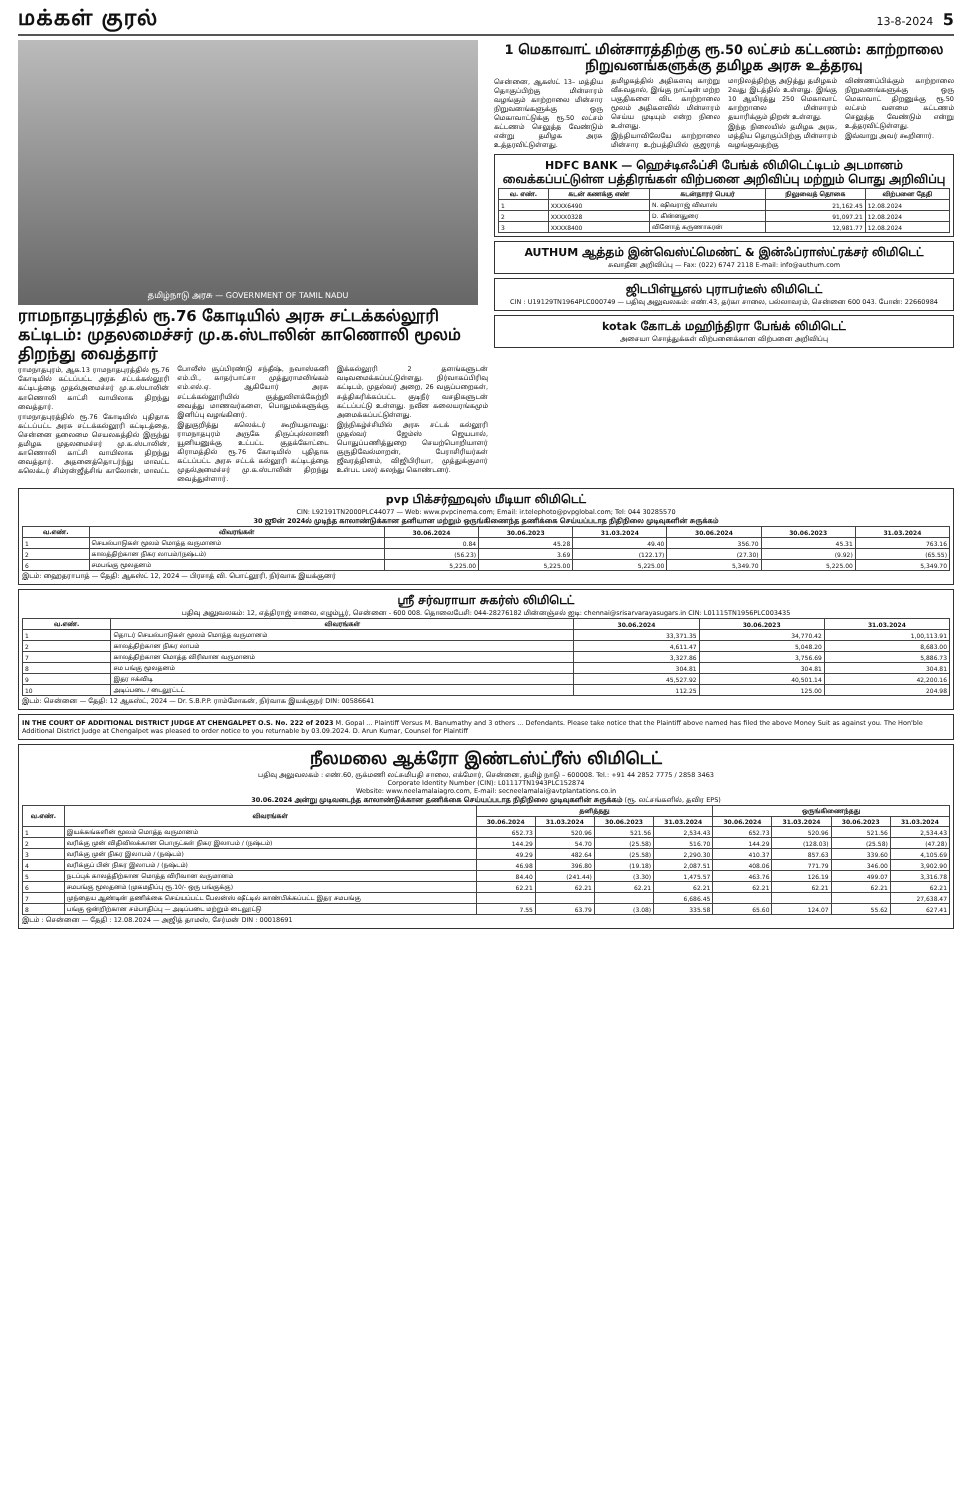மக்கள் குரல்
13-8-2024 5
தமிழ்நாடு அரசு — GOVERNMENT OF TAMIL NADU
ராமநாதபுரத்தில் ரூ.76 கோடியில் அரசு சட்டக்கல்லூரி கட்டிடம்: முதலமைச்சர் மு.க.ஸ்டாலின் காணொலி மூலம் திறந்து வைத்தார்
ராமநாதபுரம், ஆக.13 ராமநாதபுரத்தில் ரூ.76 கோடியில் கட்டப்பட்ட அரசு சட்டக்கல்லூரி கட்டிடத்தை முதல்அமைச்சர் மு.க.ஸ்டாலின் காணொலி காட்சி வாயிலாக திறந்து வைத்தார்.
ராமநாதபுரத்தில் ரூ.76 கோடியில் புதிதாக கட்டப்பட்ட அரசு சட்டக்கல்லூரி கட்டிடத்தை, சென்னை தலைமை செயலகத்தில் இருந்து தமிழக முதலமைச்சர் மு.க.ஸ்டாலின், காணொலி காட்சி வாயிலாக திறந்து வைத்தார். அதனைத்தொடர்ந்து மாவட்ட கலெக்டர் சிம்ரன்ஜீத்சிங் காலோன், மாவட்ட போலீஸ் சூப்பிரண்டு சந்தீஷ், நவாஸ்கனி எம்.பி., காதர்பாட்சா முத்துராமலிங்கம் எம்.எல்.ஏ. ஆகியோர் அரசு சட்டக்கல்லூரியில் குத்துவிளக்கேற்றி வைத்து மாணவர்களை, பொதுமக்களுக்கு இனிப்பு வழங்கினர்.
இதுகுறித்து கலெக்டர் கூறியதாவது: ராமநாதபுரம் அருகே திருப்புல்லாணி யூனியனுக்கு உட்பட்ட குதக்கோட்டை கிராமத்தில் ரூ.76 கோடியில் புதிதாக கட்டப்பட்ட அரசு சட்டக் கல்லூரி கட்டிடத்தை முதல்அமைச்சர் மு.க.ஸ்டாலின் திறந்து வைத்துள்ளார்.
இக்கல்லூரி 2 தளங்களுடன் வடிவமைக்கப்பட்டுள்ளது. நிர்வாகப்பிரிவு கட்டிடம், முதல்வர் அறை, 26 வகுப்பறைகள், சுத்திகரிக்கப்பட்ட குடிநீர் வசதிகளுடன் கட்டப்பட்டு உள்ளது. நவீன கலையரங்கமும் அமைக்கப்பட்டுள்ளது.
இந்நிகழ்ச்சியில் அரசு சட்டக் கல்லூரி முதல்வர் ஜேம்ஸ் ஜெயபால், பொதுப்பணித்துறை செயற்பொறியாளர் குருதிவேல்மாறன், பேராசிரியர்கள் ஜீவரத்தினம், விஜிபிரியா, முத்துக்குமார் உள்பட பலர் கலந்து கொண்டனர்.
1 மெகாவாட் மின்சாரத்திற்கு ரூ.50 லட்சம் கட்டணம்: காற்றாலை நிறுவனங்களுக்கு தமிழக அரசு உத்தரவு
சென்னை, ஆகஸ்ட் 13– மத்திய தொகுப்பிற்கு மின்சாரம் வழங்கும் காற்றாலை மின்சார நிறுவனங்களுக்கு ஒரு மெகாவாட்டுக்கு ரூ.50 லட்சம் கட்டணம் செலுத்த வேண்டும் என்று தமிழக அரசு உத்தரவிட்டுள்ளது.
தமிழகத்தில் அதிகளவு காற்று வீசுவதால், இங்கு நாட்டின் மற்ற பகுதிகளை விட காற்றாலை மூலம் அதிகளவில் மின்சாரம் செய்ய முடியும் என்ற நிலை உள்ளது.
இந்தியாவிலேயே காற்றாலை மின்சார உற்பத்தியில் குஜராத் மாநிலத்திற்கு அடுத்து தமிழகம் 2வது இடத்தில் உள்ளது. இங்கு 10 ஆயிரத்து 250 மெகாவாட் காற்றாலை மின்சாரம் தயாரிக்கும் திறன் உள்ளது.
இந்த நிலையில் தமிழக அரசு, மத்திய தொகுப்பிற்கு மின்சாரம் வழங்குவதற்கு விண்ணப்பிக்கும் காற்றாலை நிறுவனங்களுக்கு ஒரு மெகாவாட் திறனுக்கு ரூ.50 லட்சம் வளமை கட்டணம் செலுத்த வேண்டும் என்று உத்தரவிட்டுள்ளது.
இவ்வாறு அவர் கூறினார்.
HDFC BANK — ஹெச்டிஎஃப்சி பேங்க் லிமிடெட்டிடம் அடமானம் வைக்கப்பட்டுள்ள பத்திரங்கள் விற்பனை அறிவிப்பு மற்றும் பொது அறிவிப்பு
| வ. எண். | கடன் கணக்கு எண் | கடன்தாரர் பெயர் | நிலுவைத் தொகை | விற்பனை தேதி |
| --- | --- | --- | --- | --- |
| 1 | XXXX6490 | N. ஷிவராஜ் விவாஸ் | 21,162.45 | 12.08.2024 |
| 2 | XXXX0328 | D. கின்னதுரை | 91,097.21 | 12.08.2024 |
| 3 | XXXX8400 | வினோத் கருணாகரன் | 12,981.77 | 12.08.2024 |
AUTHUM ஆத்தம் இன்வெஸ்ட்மெண்ட் & இன்ஃப்ராஸ்ட்ரக்சர் லிமிடெட்
சுவாதீன அறிவிப்பு — Fax: (022) 6747 2118 E-mail: info@authum.com
ஜிடபிள்யூஎல் புராபர்டீஸ் லிமிடெட்
CIN : U19129TN1964PLC000749 — பதிவு அலுவலகம்: எண்.43, தர்கா சாலை, பல்லாவரம், சென்னை 600 043. போன்: 22660984
kotak கோடக் மஹிந்திரா பேங்க் லிமிடெட்
அசையா சொத்துக்கள் விற்பனைக்கான விற்பனை அறிவிப்பு
pvp பிக்சர்ஹவுஸ் மீடியா லிமிடெட்
CIN: L92191TN2000PLC44077 — Web: www.pvpcinema.com; Email: ir.telephoto@pvpglobal.com; Tel: 044 30285570
30 ஜூன் 2024ல் முடிந்த காலாண்டுக்கான தனியான மற்றும் ஒருங்கிணைந்த தணிக்கை செய்யப்படாத நிதிநிலை முடிவுகளின் சுருக்கம்
| வ.எண். | விவரங்கள் | 30.06.2024 | 30.06.2023 | 31.03.2024 | 30.06.2024 | 30.06.2023 | 31.03.2024 |
| --- | --- | --- | --- | --- | --- | --- | --- |
| 1 | செயல்பாடுகள் மூலம் மொத்த வருமானம் | 0.84 | 45.28 | 49.40 | 356.70 | 45.31 | 763.16 |
| 2 | காலத்திற்கான நிகர லாபம்/(நஷ்டம்) | (56.23) | 3.69 | (122.17) | (27.30) | (9.92) | (65.55) |
| 6 | சமபங்கு மூலதனம் | 5,225.00 | 5,225.00 | 5,225.00 | 5,349.70 | 5,225.00 | 5,349.70 |
இடம்: ஹைதராபாத் — தேதி: ஆகஸ்ட் 12, 2024 — பிரசாத் வி. பொட்லூரி, நிர்வாக இயக்குனர்
ஸ்ரீ சர்வராயா சுகர்ஸ் லிமிடெட்
பதிவு அலுவலகம்: 12, எத்திராஜ் சாலை, எழும்பூர், சென்னை - 600 008. தொலைபேசி: 044-28276182 மின்னஞ்சல் ஐடி: chennai@srisarvarayasugars.in CIN: L01115TN1956PLC003435
| வ.எண். | விவரங்கள் | 30.06.2024 | 30.06.2023 | 31.03.2024 |
| --- | --- | --- | --- | --- |
| 1 | தொடர் செயல்பாடுகள் மூலம் மொத்த வருமானம் | 33,371.35 | 34,770.42 | 1,00,113.91 |
| 2 | காலத்திற்கான நிகர லாபம் | 4,611.47 | 5,048.20 | 8,683.00 |
| 7 | காலத்திற்கான மொத்த விரிவான வருமானம் | 3,327.86 | 3,756.69 | 5,886.73 |
| 8 | சம பங்கு மூலதனம் | 304.81 | 304.81 | 304.81 |
| 9 | இதர ஈக்விடி | 45,527.92 | 40,501.14 | 42,200.16 |
| 10 | அடிப்படை / டைலூட்டட் | 112.25 | 125.00 | 204.98 |
இடம்: சென்னை — தேதி: 12 ஆகஸ்ட், 2024 — Dr. S.B.P.P. ராம்மோகன், நிர்வாக இயக்குநர் DIN: 00586641
IN THE COURT OF ADDITIONAL DISTRICT JUDGE AT CHENGALPET O.S. No. 222 of 2023 M. Gopal ... Plaintiff Versus M. Banumathy and 3 others ... Defendants. Please take notice that the Plaintiff above named has filed the above Money Suit as against you. The Hon'ble Additional District Judge at Chengalpet was pleased to order notice to you returnable by 03.09.2024. D. Arun Kumar, Counsel for Plaintiff
நீலமலை ஆக்ரோ இண்டஸ்ட்ரீஸ் லிமிடெட்
பதிவு அலுவலகம் : எண்.60, ருக்மணி லட்சுமிபதி சாலை, எக்மோர், சென்னை, தமிழ் நாடு – 600008. Tel.: +91 44 2852 7775 / 2858 3463
Corporate Identity Number (CIN): L01117TN1943PLC152874
Website: www.neelamalaiagro.com, E-mail: secneelamalai@avtplantations.co.in
30.06.2024 அன்று முடிவடைந்த காலாண்டுக்கான தணிக்கை செய்யப்படாத நிதிநிலை முடிவுகளின் சுருக்கம் (ரூ. லட்சங்களில், தவிர EPS)
| வ.எண். | விவரங்கள் | தனித்தது | | | | ஒருங்கிணைந்தது | | | |
| --- | --- | --- | --- | --- | --- | --- | --- | --- | --- |
| | | 30.06.2024 | 31.03.2024 | 30.06.2023 | 31.03.2024 | 30.06.2024 | 31.03.2024 | 30.06.2023 | 31.03.2024 |
| 1 | இயக்கங்களின் மூலம் மொத்த வருமானம் | 652.73 | 520.96 | 521.56 | 2,534.43 | 652.73 | 520.96 | 521.56 | 2,534.43 |
| 2 | வரிக்கு முன் விதிவிலக்கான பொருட்கள் நிகர இலாபம் / (நஷ்டம்) | 144.29 | 54.70 | (25.58) | 516.70 | 144.29 | (128.03) | (25.58) | (47.28) |
| 3 | வரிக்கு முன் நிகர இலாபம் / (நஷ்டம்) | 49.29 | 482.64 | (25.58) | 2,290.30 | 410.37 | 857.63 | 339.60 | 4,105.69 |
| 4 | வரிக்குப் பின் நிகர இலாபம் / (நஷ்டம்) | 46.98 | 396.80 | (19.18) | 2,087.51 | 408.06 | 771.79 | 346.00 | 3,902.90 |
| 5 | நடப்புக் காலத்திற்கான மொத்த விரிவான வருமானம் | 84.40 | (241.44) | (3.30) | 1,475.57 | 463.76 | 126.19 | 499.07 | 3,316.78 |
| 6 | சமபங்கு மூலதனம் (முகமதிப்பு ரூ.10/- ஒரு பங்குக்கு) | 62.21 | 62.21 | 62.21 | 62.21 | 62.21 | 62.21 | 62.21 | 62.21 |
| 7 | முந்தைய ஆண்டின் தணிக்கை செய்யப்பட்ட பேலன்ஸ் ஷீட்டில் காண்பிக்கப்பட்ட இதர சமபங்கு | | | | 6,686.45 | | | | 27,638.47 |
| 8 | பங்கு ஒன்றிற்கான சம்பாதிப்பு — அடிப்படை மற்றும் டைலூட்டு | 7.55 | 63.79 | (3.08) | 335.58 | 65.60 | 124.07 | 55.62 | 627.41 |
இடம் : சென்னை — தேதி : 12.08.2024 — அஜித் தாமஸ், சேர்மன் DIN : 00018691